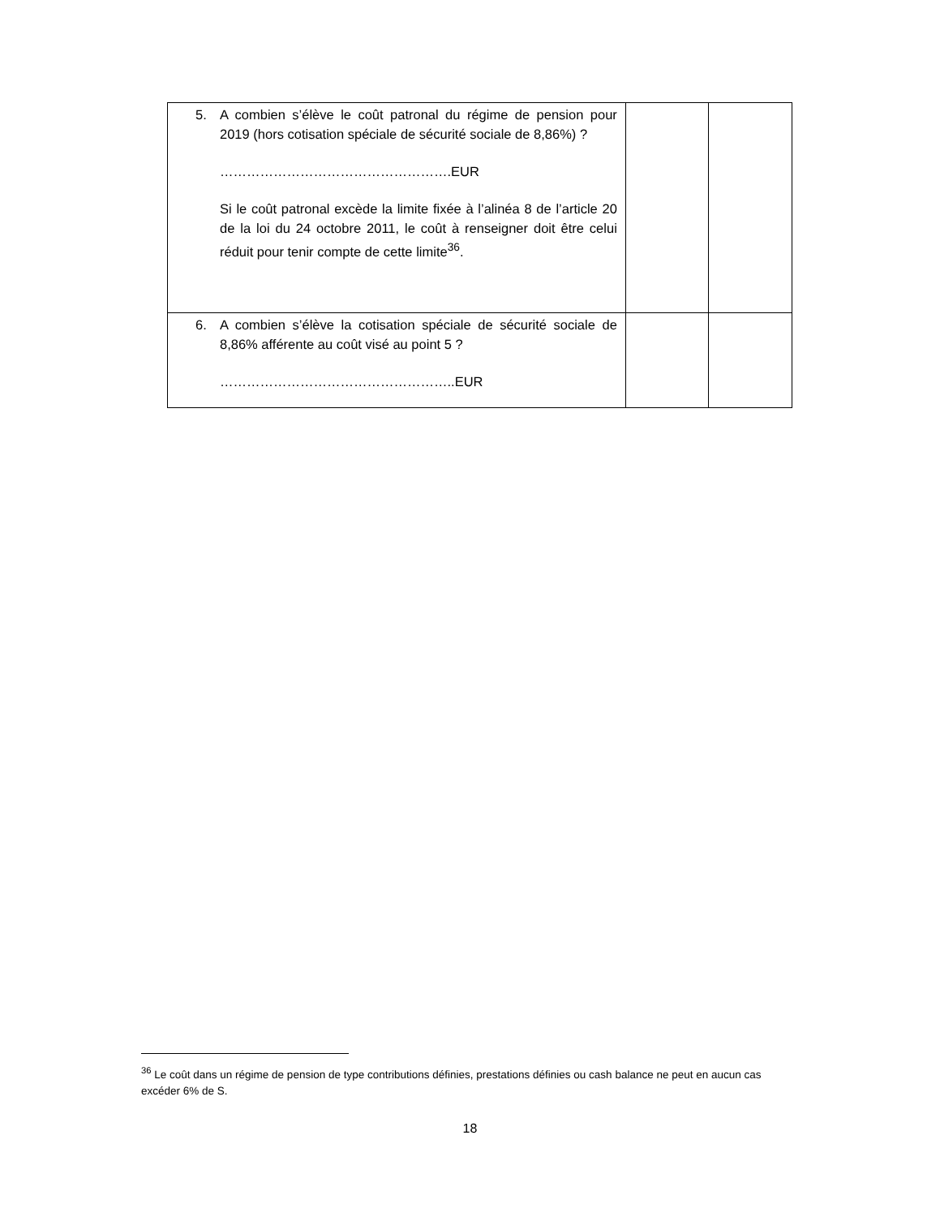| 5. A combien s’élève le coût patronal du régime de pension pour 2019 (hors cotisation spéciale de sécurité sociale de 8,86%) ? …………………………………………….EUR Si le coût patronal excède la limite fixée à l’alinéa 8 de l’article 20 de la loi du 24 octobre 2011, le coût à renseigner doit être celui réduit pour tenir compte de cette limite<sup>36</sup>. | | |
| 6. A combien s’élève la cotisation spéciale de sécurité sociale de 8,86% afférente au coût visé au point 5 ? ……………………………………………..EUR | | |
<sup>36</sup> Le coût dans un régime de pension de type contributions définies, prestations définies ou cash balance ne peut en aucun cas excéder 6% de S.
18